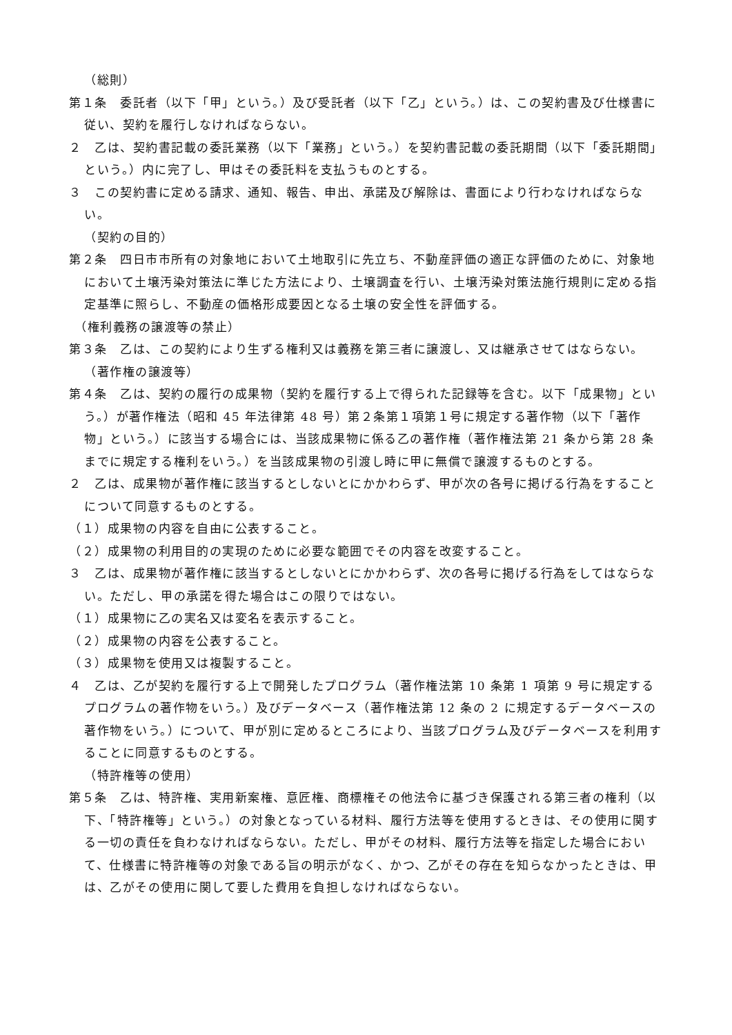（総則）
第１条　委託者（以下「甲」という。）及び受託者（以下「乙」という。）は、この契約書及び仕様書に従い、契約を履行しなければならない。
２　乙は、契約書記載の委託業務（以下「業務」という。）を契約書記載の委託期間（以下「委託期間」という。）内に完了し、甲はその委託料を支払うものとする。
３　この契約書に定める請求、通知、報告、申出、承諾及び解除は、書面により行わなければならない。
（契約の目的）
第２条　四日市市所有の対象地において土地取引に先立ち、不動産評価の適正な評価のために、対象地において土壌汚染対策法に準じた方法により、土壌調査を行い、土壌汚染対策法施行規則に定める指定基準に照らし、不動産の価格形成要因となる土壌の安全性を評価する。
（権利義務の譲渡等の禁止）
第３条　乙は、この契約により生ずる権利又は義務を第三者に譲渡し、又は継承させてはならない。
（著作権の譲渡等）
第４条　乙は、契約の履行の成果物（契約を履行する上で得られた記録等を含む。以下「成果物」という。）が著作権法（昭和 45 年法律第 48 号）第２条第１項第１号に規定する著作物（以下「著作物」という。）に該当する場合には、当該成果物に係る乙の著作権（著作権法第 21 条から第 28 条までに規定する権利をいう。）を当該成果物の引渡し時に甲に無償で譲渡するものとする。
２　乙は、成果物が著作権に該当するとしないとにかかわらず、甲が次の各号に掲げる行為をすることについて同意するものとする。
（１）成果物の内容を自由に公表すること。
（２）成果物の利用目的の実現のために必要な範囲でその内容を改変すること。
３　乙は、成果物が著作権に該当するとしないとにかかわらず、次の各号に掲げる行為をしてはならない。ただし、甲の承諾を得た場合はこの限りではない。
（１）成果物に乙の実名又は変名を表示すること。
（２）成果物の内容を公表すること。
（３）成果物を使用又は複製すること。
４　乙は、乙が契約を履行する上で開発したプログラム（著作権法第 10 条第 1 項第 9 号に規定するプログラムの著作物をいう。）及びデータベース（著作権法第 12 条の 2 に規定するデータベースの著作物をいう。）について、甲が別に定めるところにより、当該プログラム及びデータベースを利用することに同意するものとする。
（特許権等の使用）
第５条　乙は、特許権、実用新案権、意匠権、商標権その他法令に基づき保護される第三者の権利（以下、「特許権等」という。）の対象となっている材料、履行方法等を使用するときは、その使用に関する一切の責任を負わなければならない。ただし、甲がその材料、履行方法等を指定した場合において、仕様書に特許権等の対象である旨の明示がなく、かつ、乙がその存在を知らなかったときは、甲は、乙がその使用に関して要した費用を負担しなければならない。